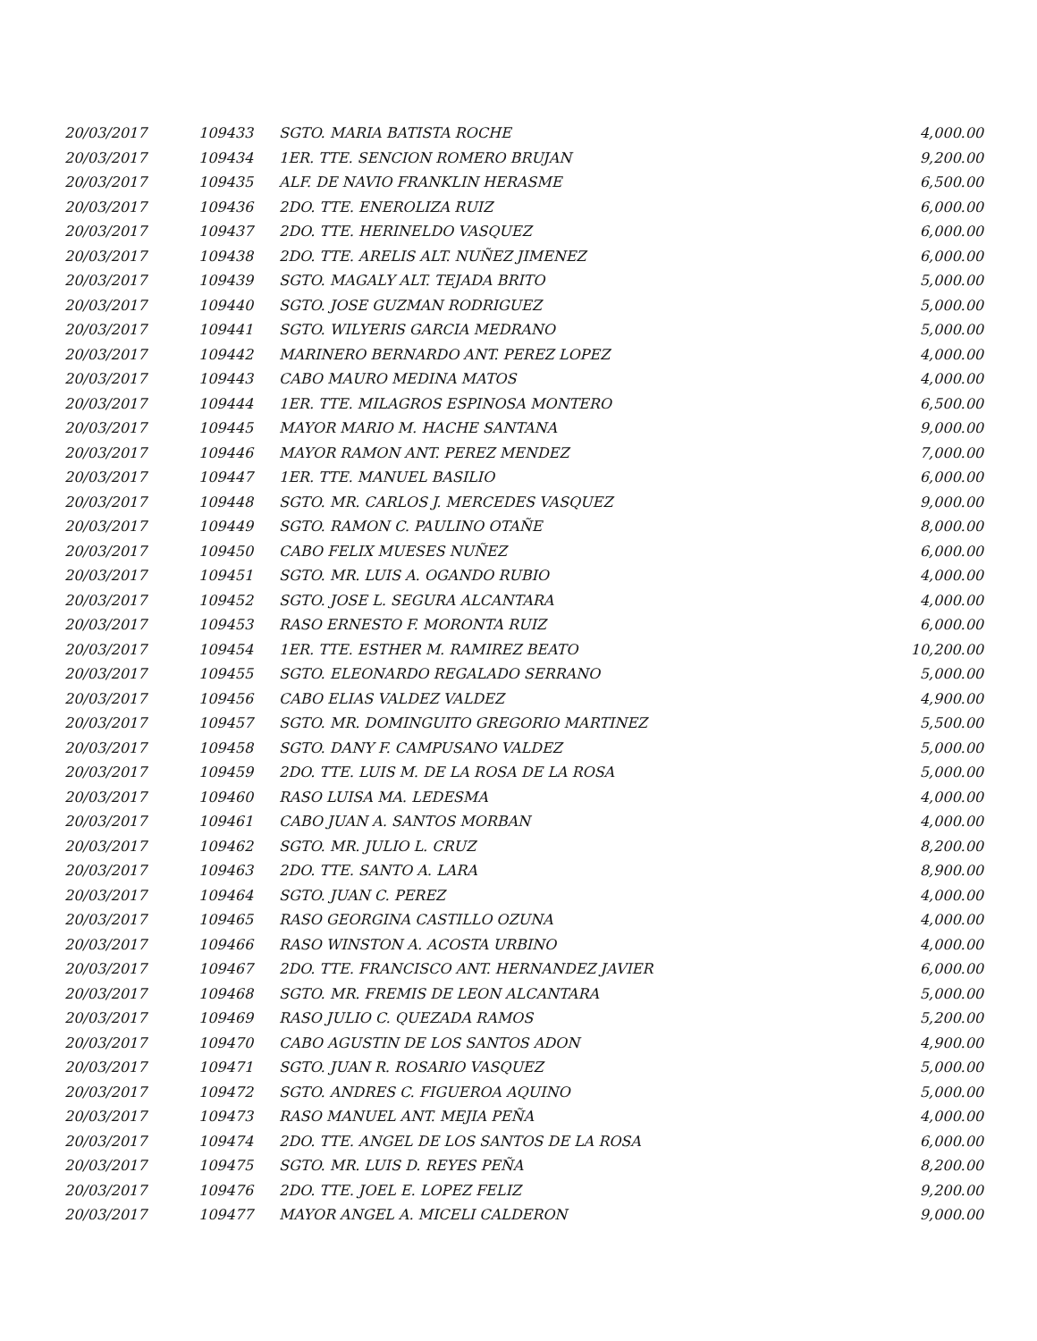| 20/03/2017 | 109433 | SGTO. MARIA BATISTA ROCHE | 4,000.00 |
| 20/03/2017 | 109434 | 1ER. TTE. SENCION ROMERO BRUJAN | 9,200.00 |
| 20/03/2017 | 109435 | ALF. DE NAVIO FRANKLIN HERASME | 6,500.00 |
| 20/03/2017 | 109436 | 2DO. TTE. ENEROLIZA RUIZ | 6,000.00 |
| 20/03/2017 | 109437 | 2DO. TTE. HERINELDO VASQUEZ | 6,000.00 |
| 20/03/2017 | 109438 | 2DO. TTE. ARELIS ALT. NUÑEZ JIMENEZ | 6,000.00 |
| 20/03/2017 | 109439 | SGTO. MAGALY ALT. TEJADA BRITO | 5,000.00 |
| 20/03/2017 | 109440 | SGTO. JOSE GUZMAN RODRIGUEZ | 5,000.00 |
| 20/03/2017 | 109441 | SGTO. WILYERIS GARCIA MEDRANO | 5,000.00 |
| 20/03/2017 | 109442 | MARINERO BERNARDO ANT. PEREZ LOPEZ | 4,000.00 |
| 20/03/2017 | 109443 | CABO MAURO MEDINA MATOS | 4,000.00 |
| 20/03/2017 | 109444 | 1ER. TTE. MILAGROS ESPINOSA MONTERO | 6,500.00 |
| 20/03/2017 | 109445 | MAYOR MARIO M. HACHE SANTANA | 9,000.00 |
| 20/03/2017 | 109446 | MAYOR RAMON ANT. PEREZ MENDEZ | 7,000.00 |
| 20/03/2017 | 109447 | 1ER. TTE. MANUEL BASILIO | 6,000.00 |
| 20/03/2017 | 109448 | SGTO. MR. CARLOS J. MERCEDES VASQUEZ | 9,000.00 |
| 20/03/2017 | 109449 | SGTO. RAMON C. PAULINO OTAÑE | 8,000.00 |
| 20/03/2017 | 109450 | CABO FELIX MUESES NUÑEZ | 6,000.00 |
| 20/03/2017 | 109451 | SGTO. MR. LUIS A. OGANDO RUBIO | 4,000.00 |
| 20/03/2017 | 109452 | SGTO. JOSE L. SEGURA ALCANTARA | 4,000.00 |
| 20/03/2017 | 109453 | RASO ERNESTO F. MORONTA RUIZ | 6,000.00 |
| 20/03/2017 | 109454 | 1ER. TTE. ESTHER M. RAMIREZ BEATO | 10,200.00 |
| 20/03/2017 | 109455 | SGTO. ELEONARDO REGALADO SERRANO | 5,000.00 |
| 20/03/2017 | 109456 | CABO ELIAS VALDEZ VALDEZ | 4,900.00 |
| 20/03/2017 | 109457 | SGTO. MR. DOMINGUITO GREGORIO MARTINEZ | 5,500.00 |
| 20/03/2017 | 109458 | SGTO. DANY F. CAMPUSANO VALDEZ | 5,000.00 |
| 20/03/2017 | 109459 | 2DO. TTE. LUIS M. DE LA ROSA DE LA ROSA | 5,000.00 |
| 20/03/2017 | 109460 | RASO LUISA MA. LEDESMA | 4,000.00 |
| 20/03/2017 | 109461 | CABO JUAN A. SANTOS MORBAN | 4,000.00 |
| 20/03/2017 | 109462 | SGTO. MR. JULIO L. CRUZ | 8,200.00 |
| 20/03/2017 | 109463 | 2DO. TTE. SANTO A. LARA | 8,900.00 |
| 20/03/2017 | 109464 | SGTO. JUAN C. PEREZ | 4,000.00 |
| 20/03/2017 | 109465 | RASO GEORGINA CASTILLO OZUNA | 4,000.00 |
| 20/03/2017 | 109466 | RASO WINSTON A. ACOSTA URBINO | 4,000.00 |
| 20/03/2017 | 109467 | 2DO. TTE. FRANCISCO ANT. HERNANDEZ JAVIER | 6,000.00 |
| 20/03/2017 | 109468 | SGTO. MR. FREMIS DE LEON ALCANTARA | 5,000.00 |
| 20/03/2017 | 109469 | RASO JULIO C. QUEZADA RAMOS | 5,200.00 |
| 20/03/2017 | 109470 | CABO AGUSTIN DE LOS SANTOS ADON | 4,900.00 |
| 20/03/2017 | 109471 | SGTO. JUAN R. ROSARIO VASQUEZ | 5,000.00 |
| 20/03/2017 | 109472 | SGTO. ANDRES C. FIGUEROA AQUINO | 5,000.00 |
| 20/03/2017 | 109473 | RASO MANUEL ANT. MEJIA PEÑA | 4,000.00 |
| 20/03/2017 | 109474 | 2DO. TTE. ANGEL DE LOS SANTOS DE LA ROSA | 6,000.00 |
| 20/03/2017 | 109475 | SGTO. MR. LUIS D. REYES PEÑA | 8,200.00 |
| 20/03/2017 | 109476 | 2DO. TTE. JOEL E. LOPEZ FELIZ | 9,200.00 |
| 20/03/2017 | 109477 | MAYOR ANGEL A. MICELI CALDERON | 9,000.00 |